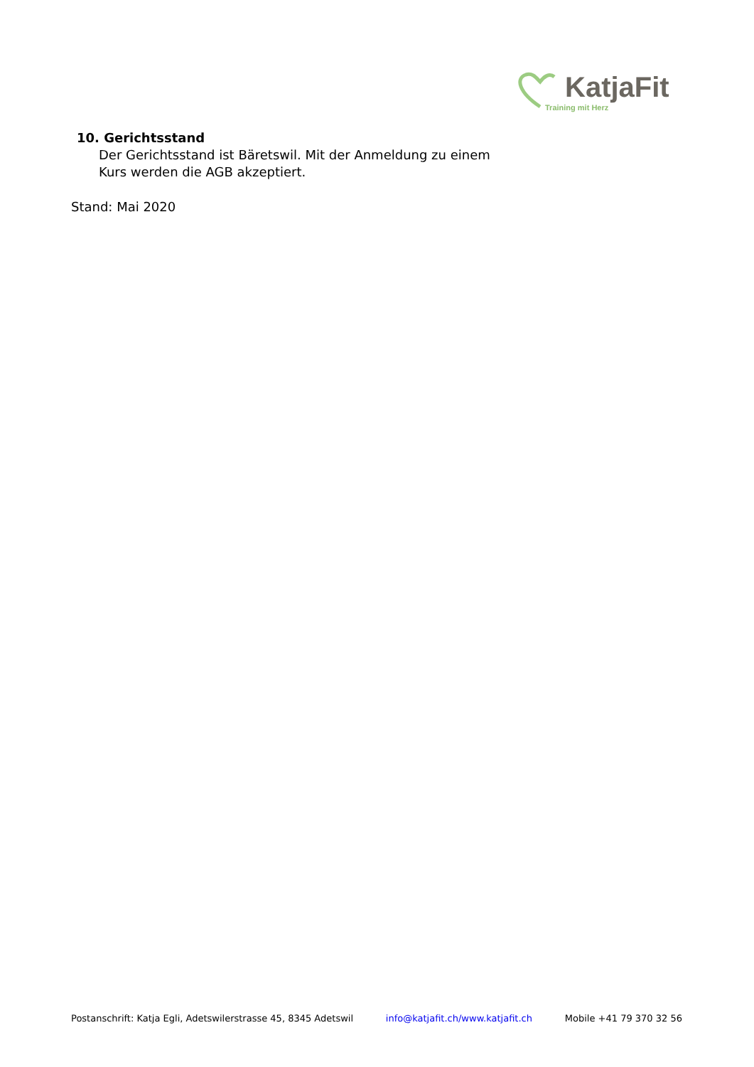KatjaFit
Training mit Herz
10. Gerichtsstand
Der Gerichtsstand ist Bäretswil. Mit der Anmeldung zu einem
Kurs werden die AGB akzeptiert.
Stand: Mai 2020
Postanschrift: Katja Egli, Adetswilerstrasse 45, 8345 Adetswil info@katjafit.ch/www.katjafit.ch Mobile +41 79 370 32 56